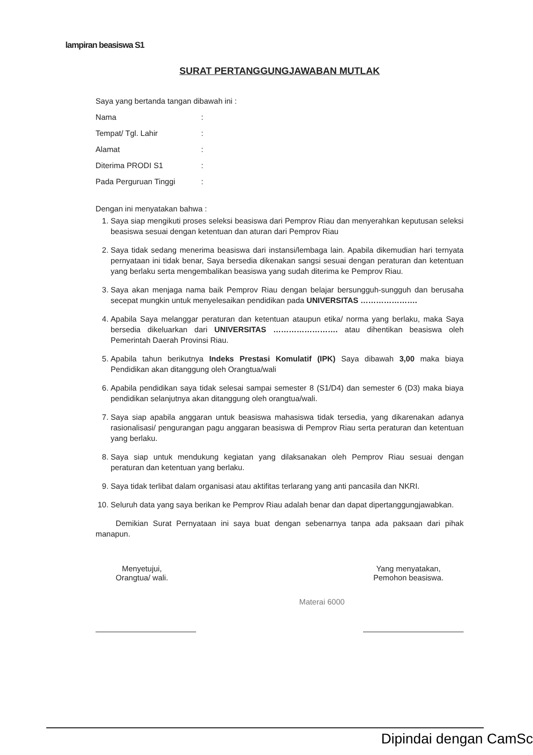lampiran beasiswa S1
SURAT PERTANGGUNGJAWABAN MUTLAK
Saya yang bertanda tangan dibawah ini :
Nama:
Tempat/ Tgl. Lahir:
Alamat:
Diterima PRODI S1:
Pada Perguruan Tinggi:
Dengan ini menyatakan bahwa :
1. Saya siap mengikuti proses seleksi beasiswa dari Pemprov Riau dan menyerahkan keputusan seleksi beasiswa sesuai dengan ketentuan dan aturan dari Pemprov Riau
2. Saya tidak sedang menerima beasiswa dari instansi/lembaga lain. Apabila dikemudian hari ternyata pernyataan ini tidak benar, Saya bersedia dikenakan sangsi sesuai dengan peraturan dan ketentuan yang berlaku serta mengembalikan beasiswa yang sudah diterima ke Pemprov Riau.
3. Saya akan menjaga nama baik Pemprov Riau dengan belajar bersungguh-sungguh dan berusaha secepat mungkin untuk menyelesaikan pendidikan pada UNIVERSITAS ………………….
4. Apabila Saya melanggar peraturan dan ketentuan ataupun etika/ norma yang berlaku, maka Saya bersedia dikeluarkan dari UNIVERSITAS ……………………. atau dihentikan beasiswa oleh Pemerintah Daerah Provinsi Riau.
5. Apabila tahun berikutnya Indeks Prestasi Komulatif (IPK) Saya dibawah 3,00 maka biaya Pendidikan akan ditanggung oleh Orangtua/wali
6. Apabila pendidikan saya tidak selesai sampai semester 8 (S1/D4) dan semester 6 (D3) maka biaya pendidikan selanjutnya akan ditanggung oleh orangtua/wali.
7. Saya siap apabila anggaran untuk beasiswa mahasiswa tidak tersedia, yang dikarenakan adanya rasionalisasi/ pengurangan pagu anggaran beasiswa di Pemprov Riau serta peraturan dan ketentuan yang berlaku.
8. Saya siap untuk mendukung kegiatan yang dilaksanakan oleh Pemprov Riau sesuai dengan peraturan dan ketentuan yang berlaku.
9. Saya tidak terlibat dalam organisasi atau aktifitas terlarang yang anti pancasila dan NKRI.
10. Seluruh data yang saya berikan ke Pemprov Riau adalah benar dan dapat dipertanggungjawabkan.
Demikian Surat Pernyataan ini saya buat dengan sebenarnya tanpa ada paksaan dari pihak manapun.
Menyetujui,
Orangtua/ wali.
Yang menyatakan,
Pemohon beasiswa.
Materai 6000
Dipindai dengan CamSc